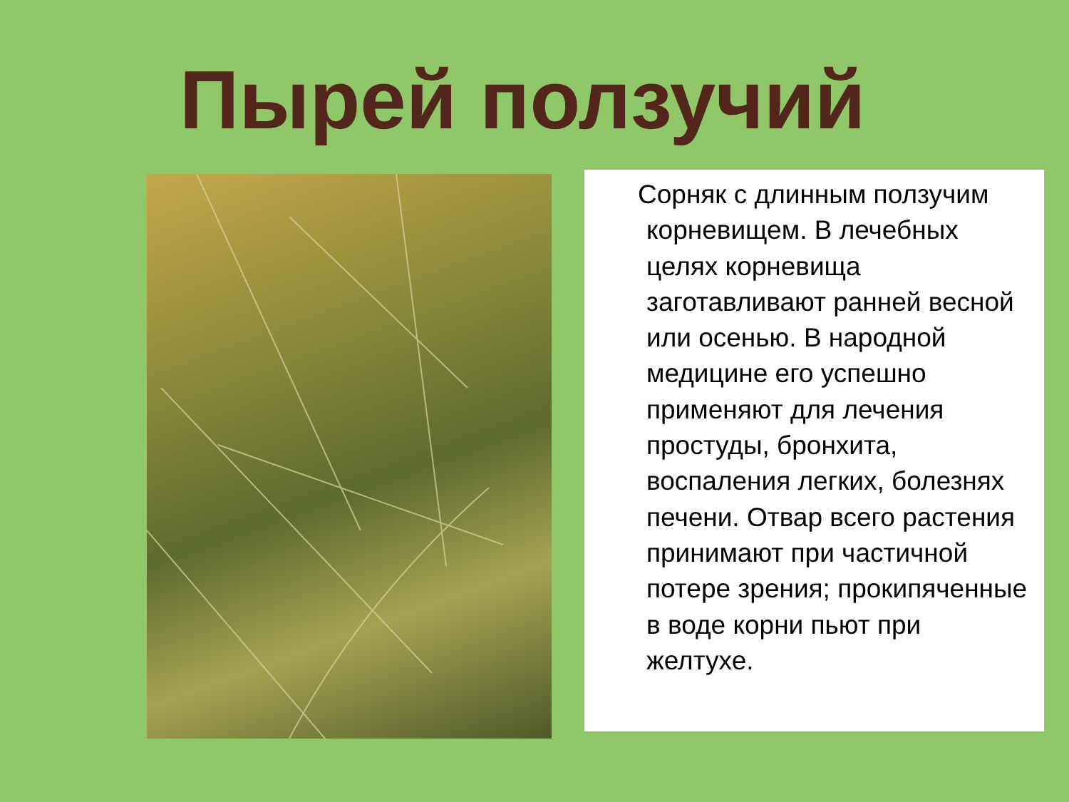Пырей ползучий
Сорняк с длинным ползучим корневищем. В лечебных целях корневища заготавливают ранней весной или осенью. В народной медицине его успешно применяют для лечения простуды, бронхита, воспаления легких, болезнях печени. Отвар всего растения принимают при частичной потере зрения; прокипяченные в воде корни пьют при желтухе.